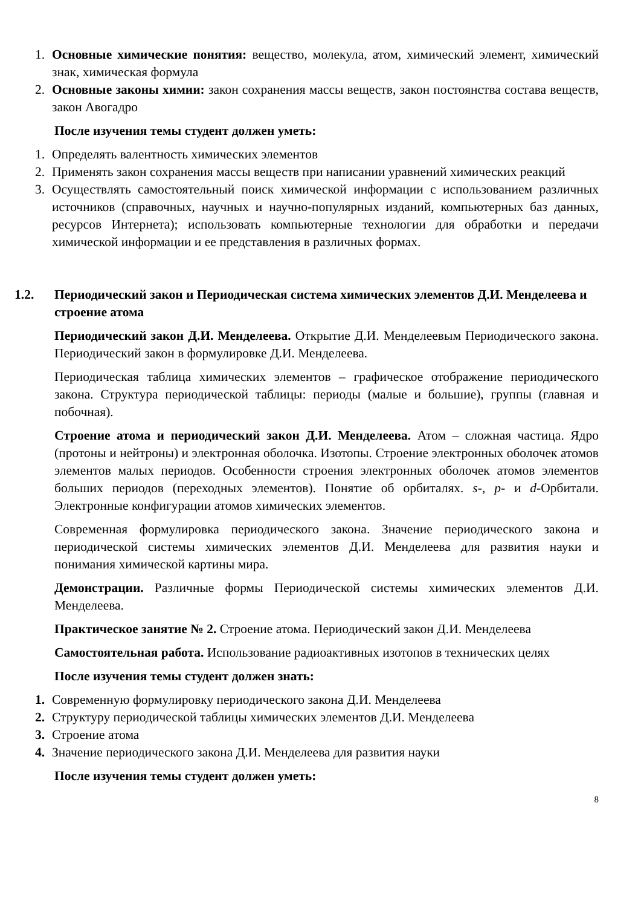1. Основные химические понятия: вещество, молекула, атом, химический элемент, химический знак, химическая формула
2. Основные законы химии: закон сохранения массы веществ, закон постоянства состава веществ, закон Авогадро
После изучения темы студент должен уметь:
1. Определять валентность химических элементов
2. Применять закон сохранения массы веществ при написании уравнений химических реакций
3. Осуществлять самостоятельный поиск химической информации с использованием различных источников (справочных, научных и научно-популярных изданий, компьютерных баз данных, ресурсов Интернета); использовать компьютерные технологии для обработки и передачи химической информации и ее представления в различных формах.
1.2. Периодический закон и Периодическая система химических элементов Д.И. Менделеева и строение атома
Периодический закон Д.И. Менделеева. Открытие Д.И. Менделеевым Периодического закона. Периодический закон в формулировке Д.И. Менделеева.
Периодическая таблица химических элементов – графическое отображение периодического закона. Структура периодической таблицы: периоды (малые и большие), группы (главная и побочная).
Строение атома и периодический закон Д.И. Менделеева. Атом – сложная частица. Ядро (протоны и нейтроны) и электронная оболочка. Изотопы. Строение электронных оболочек атомов элементов малых периодов. Особенности строения электронных оболочек атомов элементов больших периодов (переходных элементов). Понятие об орбиталях. s-, p- и d-Орбитали. Электронные конфигурации атомов химических элементов.
Современная формулировка периодического закона. Значение периодического закона и периодической системы химических элементов Д.И. Менделеева для развития науки и понимания химической картины мира.
Демонстрации. Различные формы Периодической системы химических элементов Д.И. Менделеева.
Практическое занятие № 2. Строение атома. Периодический закон Д.И. Менделеева
Самостоятельная работа. Использование радиоактивных изотопов в технических целях
После изучения темы студент должен знать:
1. Современную формулировку периодического закона Д.И. Менделеева
2. Структуру периодической таблицы химических элементов Д.И. Менделеева
3. Строение атома
4. Значение периодического закона Д.И. Менделеева для развития науки
После изучения темы студент должен уметь:
8